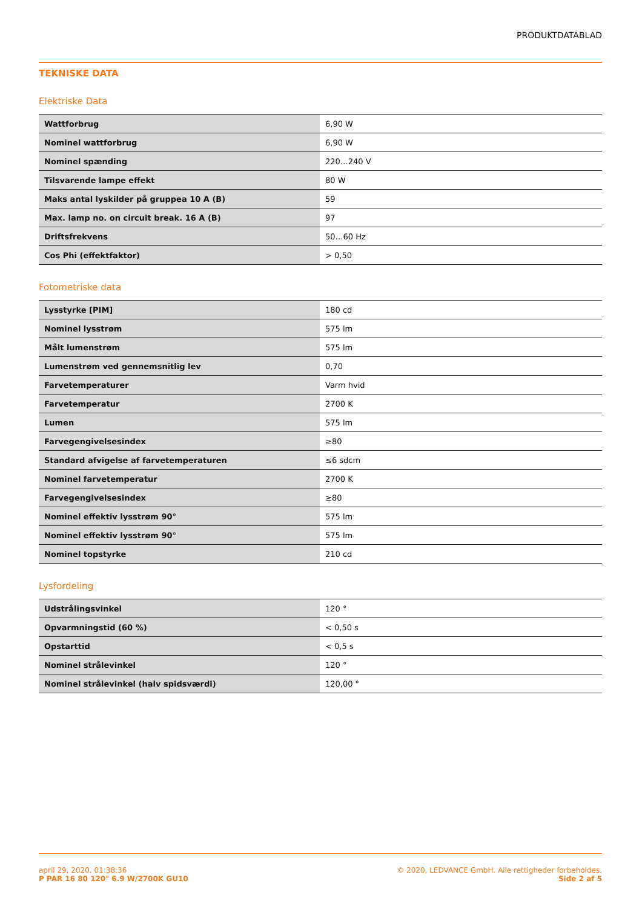PRODUKTDATABLAD
TEKNISKE DATA
Elektriske Data
| Wattforbrug | 6,90 W |
| Nominel wattforbrug | 6,90 W |
| Nominel spænding | 220…240 V |
| Tilsvarende lampe effekt | 80 W |
| Maks antal lyskilder på gruppea 10 A (B) | 59 |
| Max. lamp no. on circuit break. 16 A (B) | 97 |
| Driftsfrekvens | 50…60 Hz |
| Cos Phi (effektfaktor) | > 0,50 |
Fotometriske data
| Lysstyrke [PIM] | 180 cd |
| Nominel lysstrøm | 575 lm |
| Målt lumenstrøm | 575 lm |
| Lumenstrøm ved gennemsnitlig lev | 0,70 |
| Farvetemperaturer | Varm hvid |
| Farvetemperatur | 2700 K |
| Lumen | 575 lm |
| Farvegengivelsesindex | ≥80 |
| Standard afvigelse af farvetemperaturen | ≤6 sdcm |
| Nominel farvetemperatur | 2700 K |
| Farvegengivelsesindex | ≥80 |
| Nominel effektiv lysstrøm 90° | 575 lm |
| Nominel effektiv lysstrøm 90° | 575 lm |
| Nominel topstyrke | 210 cd |
Lysfordeling
| Udstrålingsvinkel | 120 ° |
| Opvarmningstid (60 %) | < 0,50 s |
| Opstarttid | < 0,5 s |
| Nominel strålevinkel | 120 ° |
| Nominel strålevinkel (halv spidsværdi) | 120,00 ° |
april 29, 2020, 01:38:36
P PAR 16 80 120° 6.9 W/2700K GU10
© 2020, LEDVANCE GmbH. Alle rettigheder forbeholdes.
Side 2 af 5